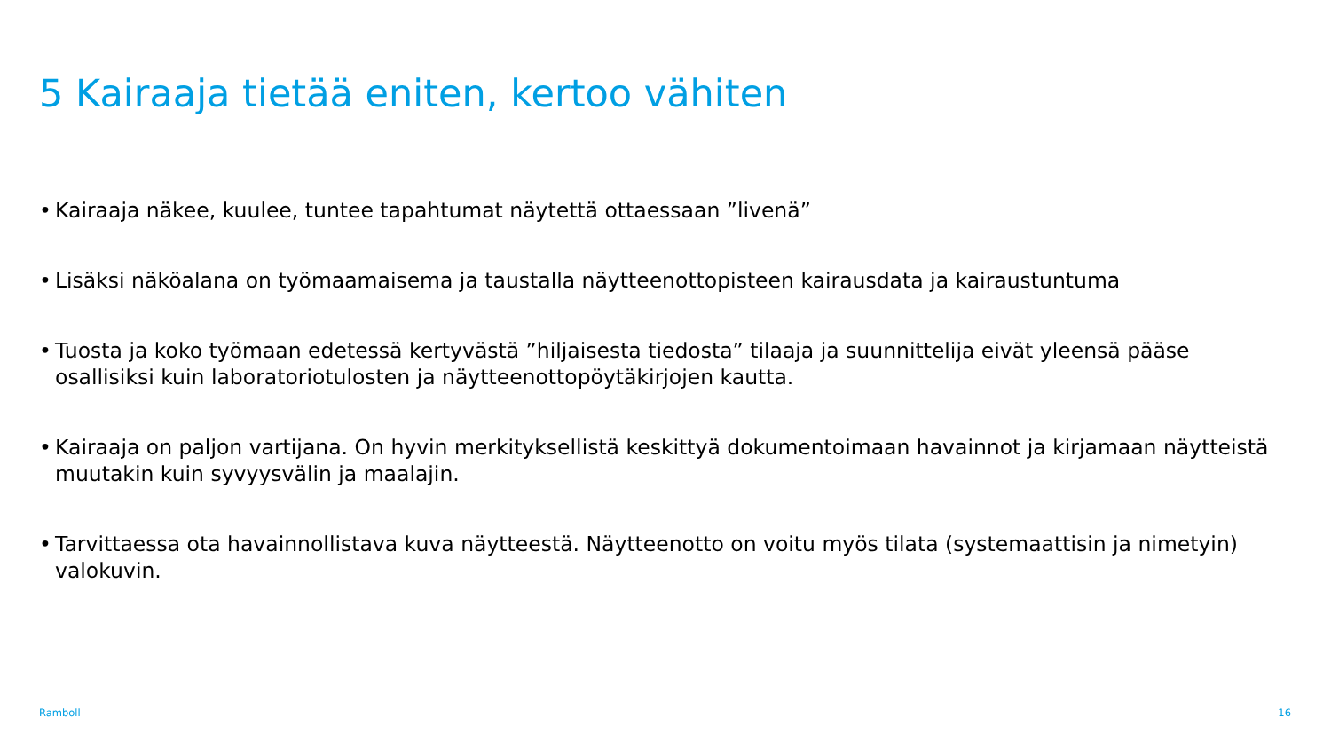5 Kairaaja tietää eniten, kertoo vähiten
• Kairaaja näkee, kuulee, tuntee tapahtumat näytettä ottaessaan ”livenä”
• Lisäksi näköalana on työmaamaisema ja taustalla näytteenottopisteen kairausdata ja kairaustuntuma
• Tuosta ja koko työmaan edetessä kertyvästä ”hiljaisesta tiedosta” tilaaja ja suunnittelija eivät yleensä pääse osallisiksi kuin laboratoriotulosten ja näytteenottopöytäkirjojen kautta.
• Kairaaja on paljon vartijana. On hyvin merkityksellistä keskittyä dokumentoimaan havainnot ja kirjamaan näytteistä muutakin kuin syvyysvälin ja maalajin.
• Tarvittaessa ota havainnollistava kuva näytteestä. Näytteenotto on voitu myös tilata (systemaattisin ja nimetyin) valokuvin.
Ramboll 16